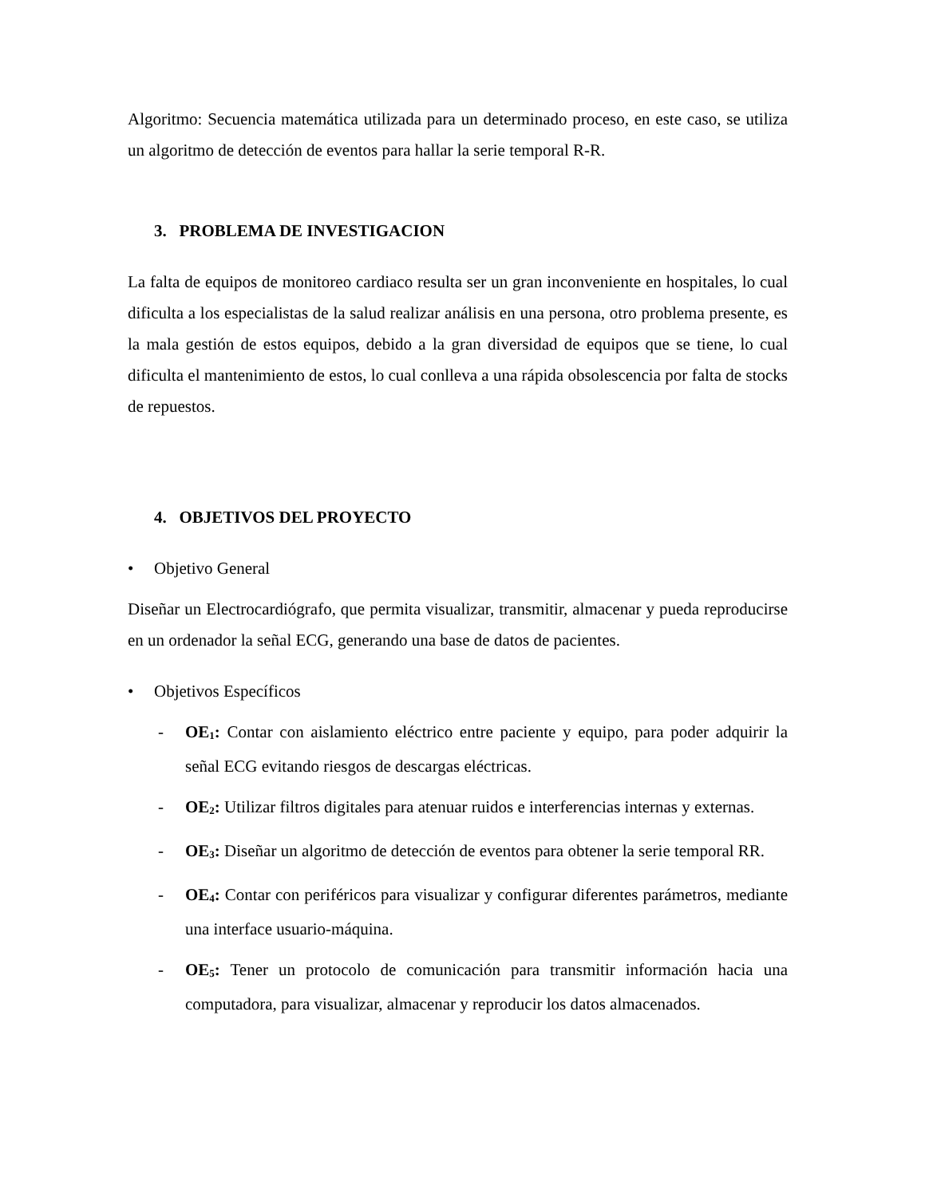Algoritmo: Secuencia matemática utilizada para un determinado proceso, en este caso, se utiliza un algoritmo de detección de eventos para hallar la serie temporal R-R.
3. PROBLEMA DE INVESTIGACION
La falta de equipos de monitoreo cardiaco resulta ser un gran inconveniente en hospitales, lo cual dificulta a los especialistas de la salud realizar análisis en una persona, otro problema presente, es la mala gestión de estos equipos, debido a la gran diversidad de equipos que se tiene, lo cual dificulta el mantenimiento de estos, lo cual conlleva a una rápida obsolescencia por falta de stocks de repuestos.
4. OBJETIVOS DEL PROYECTO
• Objetivo General
Diseñar un Electrocardiógrafo, que permita visualizar, transmitir, almacenar y pueda reproducirse en un ordenador la señal ECG, generando una base de datos de pacientes.
• Objetivos Específicos
- OE<sub>1</sub>: Contar con aislamiento eléctrico entre paciente y equipo, para poder adquirir la señal ECG evitando riesgos de descargas eléctricas.
- OE<sub>2</sub>: Utilizar filtros digitales para atenuar ruidos e interferencias internas y externas.
- OE<sub>3</sub>: Diseñar un algoritmo de detección de eventos para obtener la serie temporal RR.
- OE<sub>4</sub>: Contar con periféricos para visualizar y configurar diferentes parámetros, mediante una interface usuario-máquina.
- OE<sub>5</sub>: Tener un protocolo de comunicación para transmitir información hacia una computadora, para visualizar, almacenar y reproducir los datos almacenados.